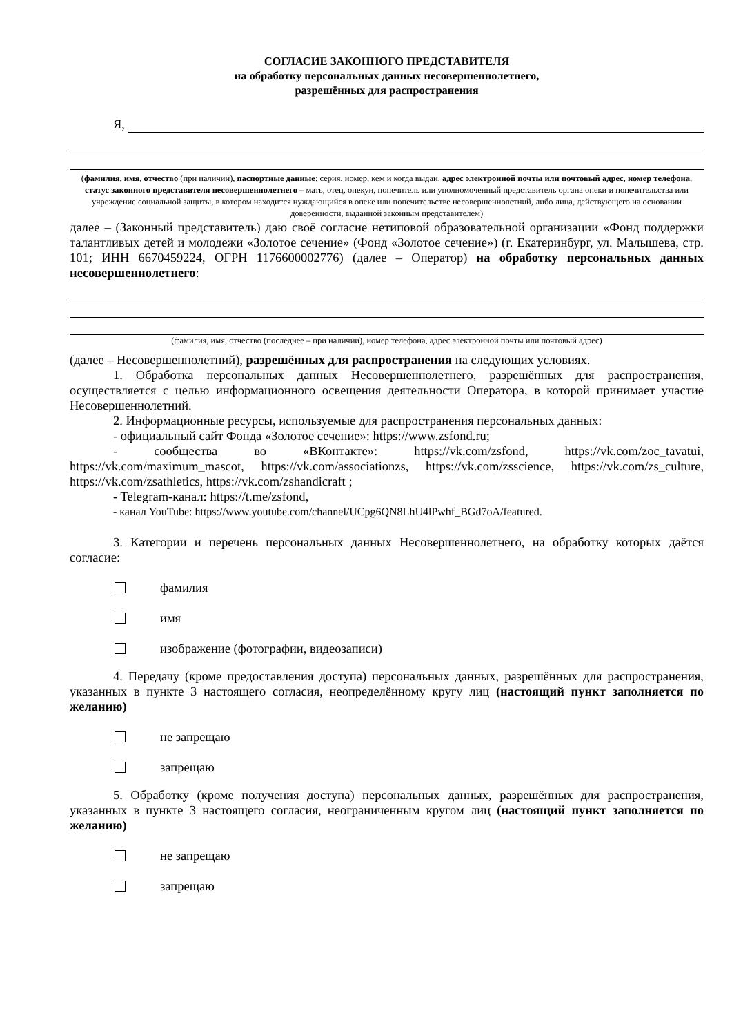СОГЛАСИЕ ЗАКОННОГО ПРЕДСТАВИТЕЛЯ
на обработку персональных данных несовершеннолетнего,
разрешённых для распространения
Я,
(фамилия, имя, отчество (при наличии), паспортные данные: серия, номер, кем и когда выдан, адрес электронной почты или почтовый адрес, номер телефона, статус законного представителя несовершеннолетнего – мать, отец, опекун, попечитель или уполномоченный представитель органа опеки и попечительства или учреждение социальной защиты, в котором находится нуждающийся в опеке или попечительстве несовершеннолетний, либо лица, действующего на основании доверенности, выданной законным представителем)
далее – (Законный представитель) даю своё согласие нетиповой образовательной организации «Фонд поддержки талантливых детей и молодежи «Золотое сечение» (Фонд «Золотое сечение») (г. Екатеринбург, ул. Малышева, стр. 101; ИНН 6670459224, ОГРН 1176600002776) (далее – Оператор) на обработку персональных данных несовершеннолетнего:
(фамилия, имя, отчество (последнее – при наличии), номер телефона, адрес электронной почты или почтовый адрес)
(далее – Несовершеннолетний), разрешённых для распространения на следующих условиях.
1. Обработка персональных данных Несовершеннолетнего, разрешённых для распространения, осуществляется с целью информационного освещения деятельности Оператора, в которой принимает участие Несовершеннолетний.
2. Информационные ресурсы, используемые для распространения персональных данных:
- официальный сайт Фонда «Золотое сечение»: https://www.zsfond.ru;
- сообщества во «ВКонтакте»: https://vk.com/zsfond, https://vk.com/zoc_tavatui, https://vk.com/maximum_mascot, https://vk.com/associationzs, https://vk.com/zsscience, https://vk.com/zs_culture, https://vk.com/zsathletics, https://vk.com/zshandicraft ;
- Telegram-канал: https://t.me/zsfond,
- канал YouTube: https://www.youtube.com/channel/UCpg6QN8LhU4lPwhf_BGd7oA/featured.
3. Категории и перечень персональных данных Несовершеннолетнего, на обработку которых даётся согласие:
фамилия
имя
изображение (фотографии, видеозаписи)
4. Передачу (кроме предоставления доступа) персональных данных, разрешённых для распространения, указанных в пункте 3 настоящего согласия, неопределённому кругу лиц (настоящий пункт заполняется по желанию)
не запрещаю
запрещаю
5. Обработку (кроме получения доступа) персональных данных, разрешённых для распространения, указанных в пункте 3 настоящего согласия, неограниченным кругом лиц (настоящий пункт заполняется по желанию)
не запрещаю
запрещаю